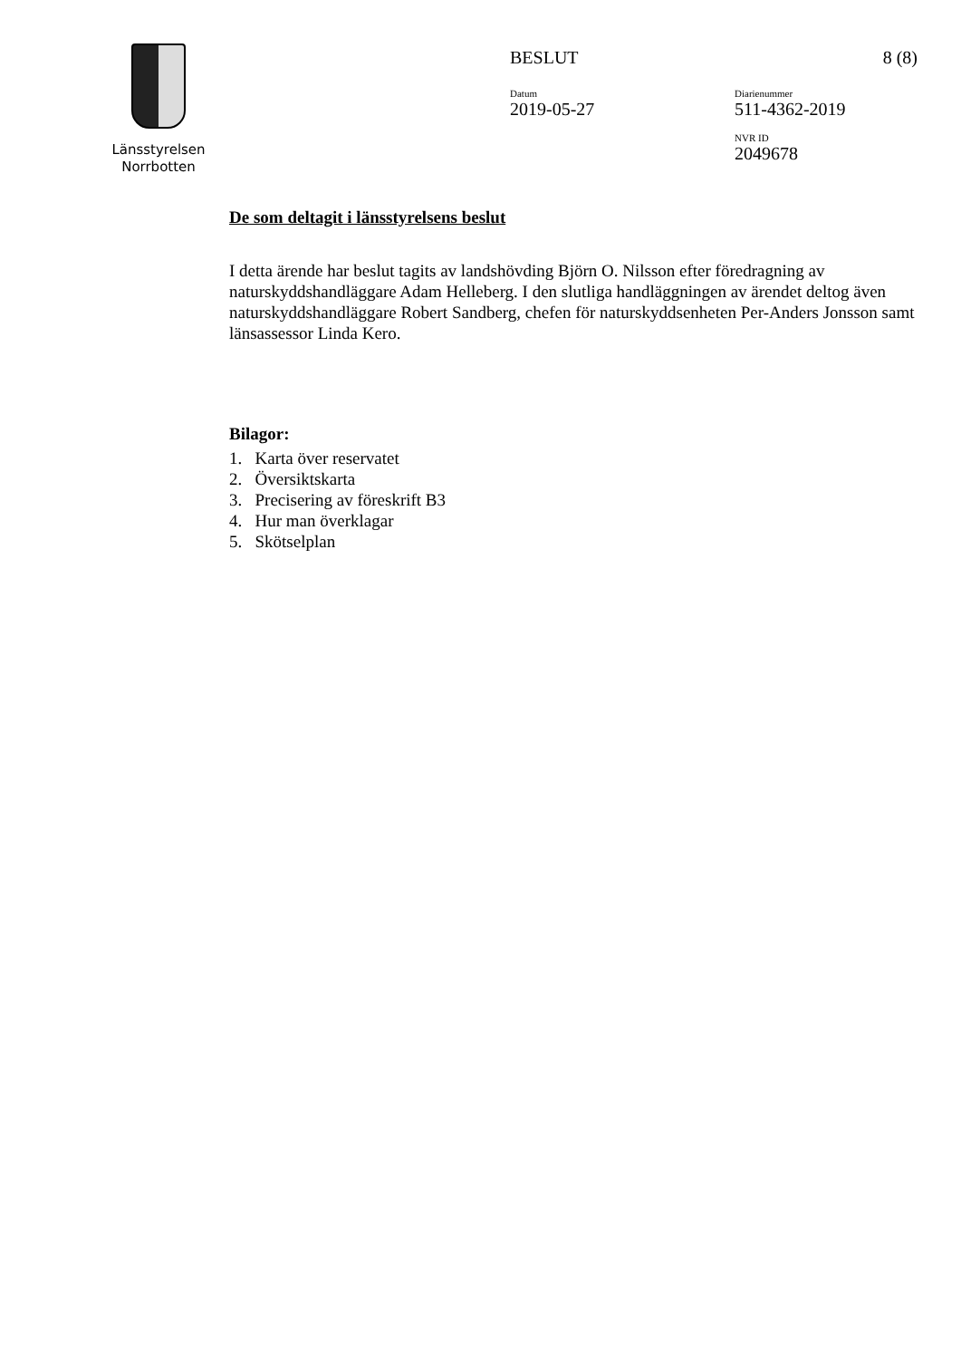Länsstyrelsen
Norrbotten
BESLUT 8 (8)
Datum
2019-05-27
Diarienummer
511-4362-2019
NVR ID
2049678
De som deltagit i länsstyrelsens beslut
I detta ärende har beslut tagits av landshövding Björn O. Nilsson efter föredragning av naturskyddshandläggare Adam Helleberg. I den slutliga handläggningen av ärendet deltog även naturskyddshandläggare Robert Sandberg, chefen för naturskyddsenheten Per-Anders Jonsson samt länsassessor Linda Kero.
Bilagor:
1. Karta över reservatet
2. Översiktskarta
3. Precisering av föreskrift B3
4. Hur man överklagar
5. Skötselplan